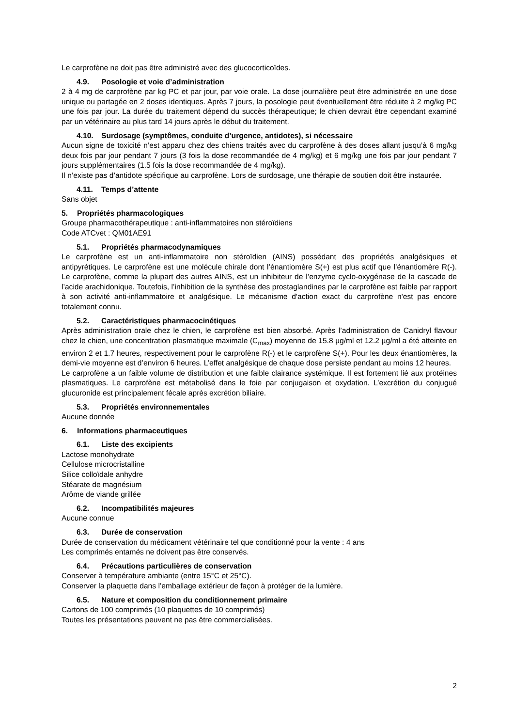Le carprofène ne doit pas être administré avec des glucocorticoïdes.
4.9. Posologie et voie d’administration
2 à 4 mg de carprofène par kg PC et par jour, par voie orale. La dose journalière peut être administrée en une dose unique ou partagée en 2 doses identiques. Après 7 jours, la posologie peut éventuellement être réduite à 2 mg/kg PC une fois par jour. La durée du traitement dépend du succès thérapeutique; le chien devrait être cependant examiné par un vétérinaire au plus tard 14 jours après le début du traitement.
4.10. Surdosage (symptômes, conduite d’urgence, antidotes), si nécessaire
Aucun signe de toxicité n’est apparu chez des chiens traités avec du carprofène à des doses allant jusqu’à 6 mg/kg deux fois par jour pendant 7 jours (3 fois la dose recommandée de 4 mg/kg) et 6 mg/kg une fois par jour pendant 7 jours supplémentaires (1.5 fois la dose recommandée de 4 mg/kg).
Il n’existe pas d’antidote spécifique au carprofène. Lors de surdosage, une thérapie de soutien doit être instaurée.
4.11. Temps d’attente
Sans objet
5. Propriétés pharmacologiques
Groupe pharmacothérapeutique : anti-inflammatoires non stéroïdiens
Code ATCvet : QM01AE91
5.1. Propriétés pharmacodynamiques
Le carprofène est un anti-inflammatoire non stéroïdien (AINS) possédant des propriétés analgésiques et antipyrétiques. Le carprofène est une molécule chirale dont l’énantiomère S(+) est plus actif que l’énantiomère R(-). Le carprofène, comme la plupart des autres AINS, est un inhibiteur de l’enzyme cyclo-oxygénase de la cascade de l’acide arachidonique. Toutefois, l’inhibition de la synthèse des prostaglandines par le carprofène est faible par rapport à son activité anti-inflammatoire et analgésique. Le mécanisme d'action exact du carprofène n'est pas encore totalement connu.
5.2. Caractéristiques pharmacocinétiques
Après administration orale chez le chien, le carprofène est bien absorbé. Après l’administration de Canidryl flavour chez le chien, une concentration plasmatique maximale (C<sub>max</sub>) moyenne de 15.8 µg/ml et 12.2 µg/ml a été atteinte en environ 2 et 1.7 heures, respectivement pour le carprofène R(-) et le carprofène S(+). Pour les deux énantiomères, la demi-vie moyenne est d’environ 6 heures. L’effet analgésique de chaque dose persiste pendant au moins 12 heures.
Le carprofène a un faible volume de distribution et une faible clairance systémique. Il est fortement lié aux protéines plasmatiques. Le carprofène est métabolisé dans le foie par conjugaison et oxydation. L’excrétion du conjugué glucuronide est principalement fécale après excrétion biliaire.
5.3. Propriétés environnementales
Aucune donnée
6. Informations pharmaceutiques
6.1. Liste des excipients
Lactose monohydrate
Cellulose microcristalline
Silice colloïdale anhydre
Stéarate de magnésium
Arôme de viande grillée
6.2. Incompatibilités majeures
Aucune connue
6.3. Durée de conservation
Durée de conservation du médicament vétérinaire tel que conditionné pour la vente : 4 ans
Les comprimés entamés ne doivent pas être conservés.
6.4. Précautions particulières de conservation
Conserver à température ambiante (entre 15°C et 25°C).
Conserver la plaquette dans l’emballage extérieur de façon à protéger de la lumière.
6.5. Nature et composition du conditionnement primaire
Cartons de 100 comprimés (10 plaquettes de 10 comprimés)
Toutes les présentations peuvent ne pas être commercialisées.
2